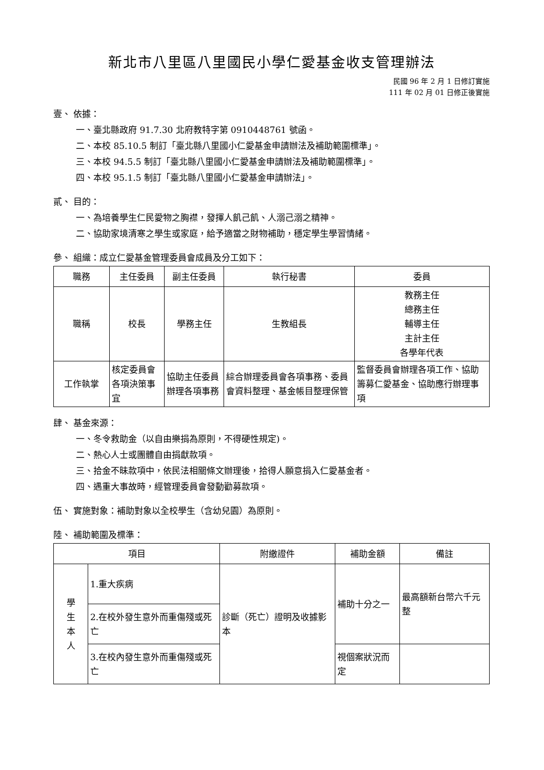新北市八里區八里國民小學仁愛基金收支管理辦法
民國 96 年 2 月 1 日修訂實施
111 年 02 月 01 日修正後實施
壹、 依據：
一、臺北縣政府 91.7.30 北府教特字第 0910448761 號函。
二、本校 85.10.5 制訂「臺北縣八里國小仁愛基金申請辦法及補助範圍標準」。
三、本校 94.5.5 制訂「臺北縣八里國小仁愛基金申請辦法及補助範圍標準」。
四、本校 95.1.5 制訂「臺北縣八里國小仁愛基金申請辦法」。
貳、 目的：
一、為培養學生仁民愛物之胸襟，發揮人飢己飢、人溺己溺之精神。
二、協助家境清寒之學生或家庭，給予適當之財物補助，穩定學生學習情緒。
參、 組織：成立仁愛基金管理委員會成員及分工如下：
| 職務 | 主任委員 | 副主任委員 | 執行秘書 | 委員 |
| 職稱 | 校長 | 學務主任 | 生教組長 | 教務主任 總務主任 輔導主任 主計主任 各學年代表 |
| 工作執掌 | 核定委員會各項決策事宜 | 協助主任委員辦理各項事務 | 綜合辦理委員會各項事務、委員會資料整理、基金帳目整理保管 | 監督委員會辦理各項工作、協助籌募仁愛基金、協助應行辦理事項 |
肆、 基金來源：
一、冬令救助金（以自由樂捐為原則，不得硬性規定)。
二、熱心人士或團體自由捐獻款項。
三、拾金不昧款項中，依民法相關條文辦理後，拾得人願意捐入仁愛基金者。
四、遇重大事故時，經管理委員會發動勸募款項。
伍、 實施對象：補助對象以全校學生（含幼兒園）為原則。
陸、 補助範圍及標準：
| 項目 | | 附繳證件 | 補助金額 | 備註 |
| 學 生 本 人 | 1.重大疾病 | 診斷（死亡）證明及收據影本 | 補助十分之一 | 最高額新台幣六千元整 |
| | 2.在校外發生意外而重傷殘或死亡 | | | |
| | 3.在校內發生意外而重傷殘或死亡 | | 視個案狀況而定 | |